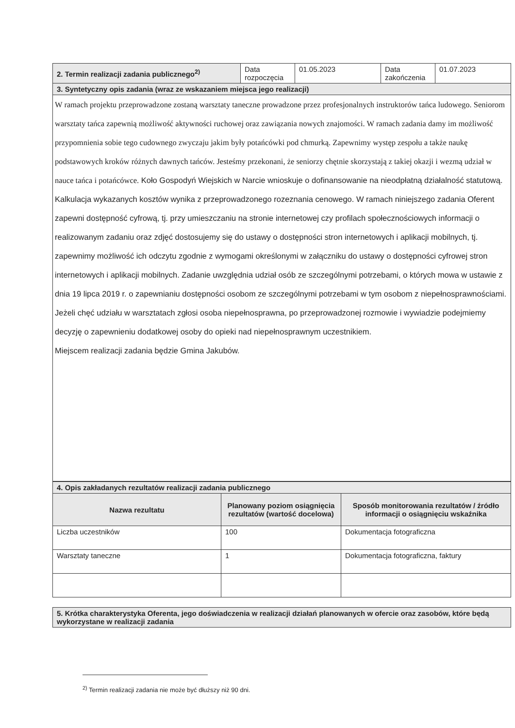| 2. Termin realizacji zadania publicznego<sup>2)</sup> | Data rozpoczęcia | 01.05.2023 | Data zakończenia | 01.07.2023 |
| 3. Syntetyczny opis zadania (wraz ze wskazaniem miejsca jego realizacji) | | | | |
| W ramach projektu przeprowadzone zostaną warsztaty taneczne prowadzone przez profesjonalnych instruktorów tańca ludowego. Seniorom warsztaty tańca zapewnią możliwość aktywności ruchowej oraz zawiązania nowych znajomości. W ramach zadania damy im możliwość przypomnienia sobie tego cudownego zwyczaju jakim były potańcówki pod chmurką. Zapewnimy występ zespołu a także naukę podstawowych kroków różnych dawnych tańców. Jesteśmy przekonani, że seniorzy chętnie skorzystają z takiej okazji i wezmą udział w nauce tańca i potańcówce. Koło Gospodyń Wiejskich w Narcie wnioskuje o dofinansowanie na nieodpłatną działalność statutową. Kalkulacja wykazanych kosztów wynika z przeprowadzonego rozeznania cenowego. W ramach niniejszego zadania Oferent zapewni dostępność cyfrową, tj. przy umieszczaniu na stronie internetowej czy profilach społecznościowych informacji o realizowanym zadaniu oraz zdjęć dostosujemy się do ustawy o dostępności stron internetowych i aplikacji mobilnych, tj. zapewnimy możliwość ich odczytu zgodnie z wymogami określonymi w załączniku do ustawy o dostępności cyfrowej stron internetowych i aplikacji mobilnych. Zadanie uwzględnia udział osób ze szczególnymi potrzebami, o których mowa w ustawie z dnia 19 lipca 2019 r. o zapewnianiu dostępności osobom ze szczególnymi potrzebami w tym osobom z niepełnosprawnościami. Jeżeli chęć udziału w warsztatach zgłosi osoba niepełnosprawna, po przeprowadzonej rozmowie i wywiadzie podejmiemy decyzję o zapewnieniu dodatkowej osoby do opieki nad niepełnosprawnym uczestnikiem. Miejscem realizacji zadania będzie Gmina Jakubów. | | | | |
| 4. Opis zakładanych rezultatów realizacji zadania publicznego | | |
| Nazwa rezultatu | Planowany poziom osiągnięcia rezultatów (wartość docelowa) | Sposób monitorowania rezultatów / źródło informacji o osiągnięciu wskaźnika |
| Liczba uczestników | 100 | Dokumentacja fotograficzna |
| Warsztaty taneczne | 1 | Dokumentacja fotograficzna, faktury |
| 5. Krótka charakterystyka Oferenta, jego doświadczenia w realizacji działań planowanych w ofercie oraz zasobów, które będą wykorzystane w realizacji zadania |
<sup>2)</sup> Termin realizacji zadania nie może być dłuższy niż 90 dni.